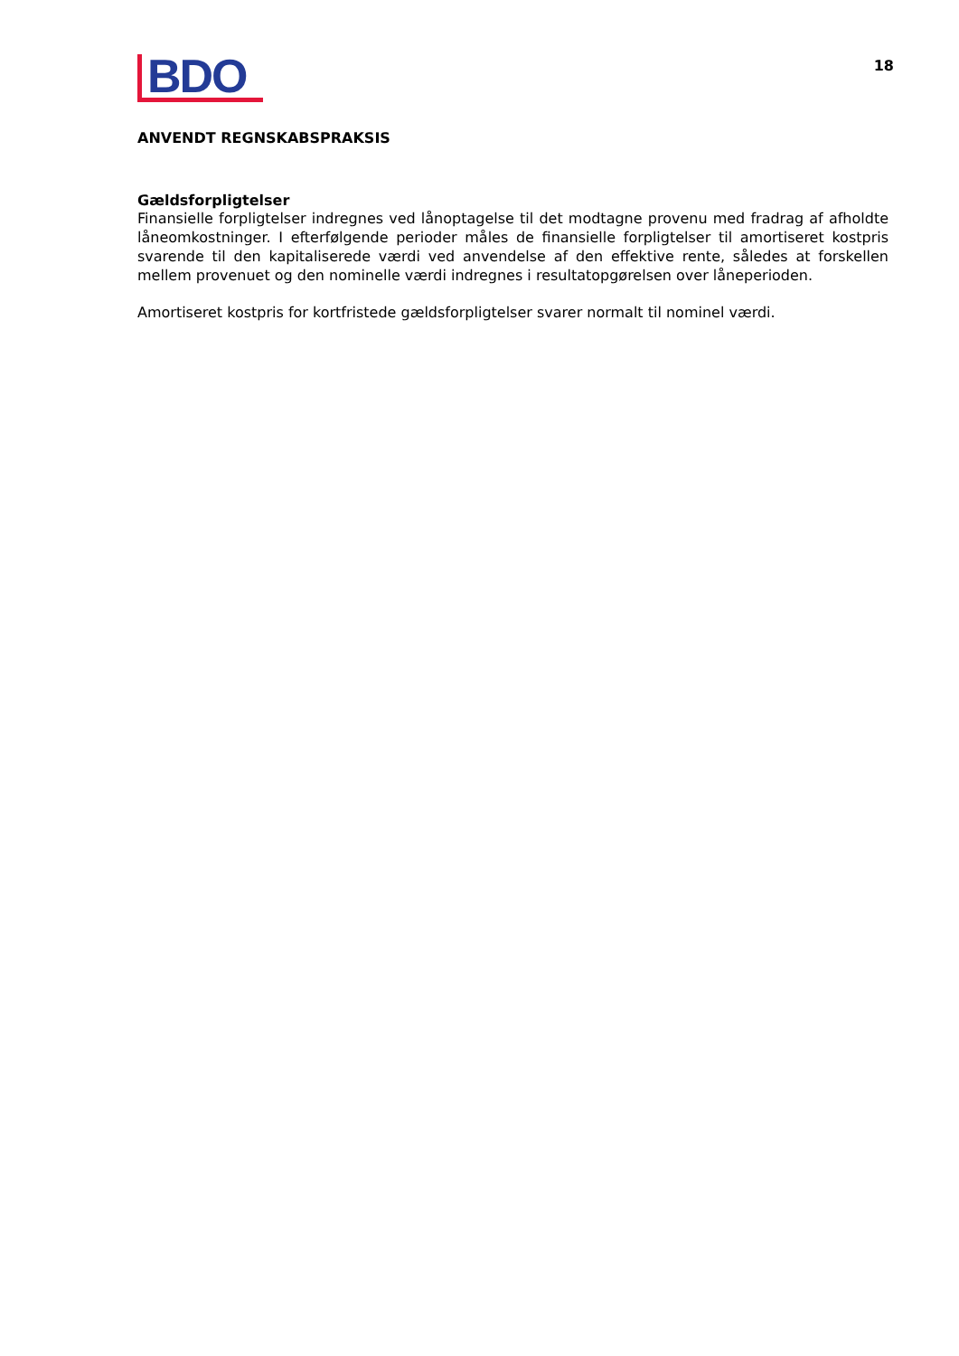BDO
18
ANVENDT REGNSKABSPRAKSIS
Gældsforpligtelser
Finansielle forpligtelser indregnes ved lånoptagelse til det modtagne provenu med fradrag af afholdte låneomkostninger. I efterfølgende perioder måles de finansielle forpligtelser til amortiseret kostpris svarende til den kapitaliserede værdi ved anvendelse af den effektive rente, således at forskellen mellem provenuet og den nominelle værdi indregnes i resultatopgørelsen over låneperioden.
Amortiseret kostpris for kortfristede gældsforpligtelser svarer normalt til nominel værdi.